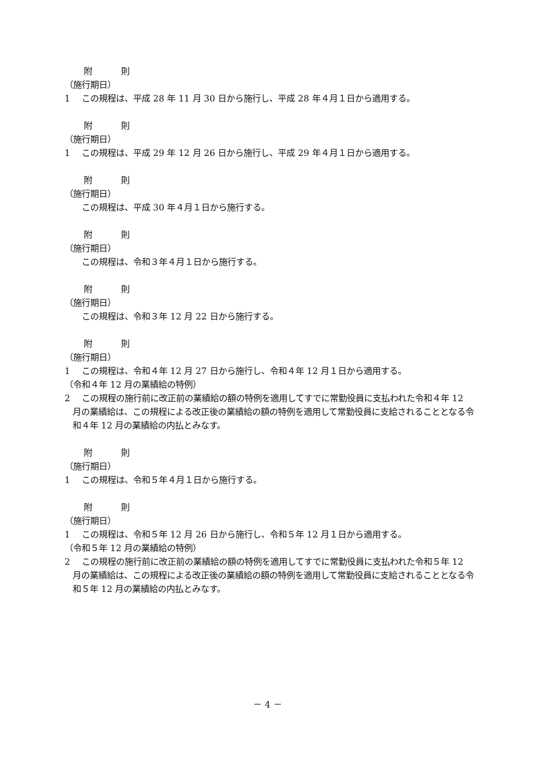附　則
（施行期日）
1 この規程は、平成 28 年 11 月 30 日から施行し、平成 28 年４月１日から適用する。
附　則
（施行期日）
1 この規程は、平成 29 年 12 月 26 日から施行し、平成 29 年４月１日から適用する。
附　則
（施行期日）
この規程は、平成 30 年４月１日から施行する。
附　則
（施行期日）
この規程は、令和３年４月１日から施行する。
附　則
（施行期日）
この規程は、令和３年 12 月 22 日から施行する。
附　則
（施行期日）
1 この規程は、令和４年 12 月 27 日から施行し、令和４年 12 月１日から適用する。
（令和４年 12 月の業績給の特例）
2 この規程の施行前に改正前の業績給の額の特例を適用してすでに常勤役員に支払われた令和４年 12 月の業績給は、この規程による改正後の業績給の額の特例を適用して常勤役員に支給されることとなる令和４年 12 月の業績給の内払とみなす。
附　則
（施行期日）
1 この規程は、令和５年４月１日から施行する。
附　則
（施行期日）
1 この規程は、令和５年 12 月 26 日から施行し、令和５年 12 月１日から適用する。
（令和５年 12 月の業績給の特例）
2 この規程の施行前に改正前の業績給の額の特例を適用してすでに常勤役員に支払われた令和５年 12 月の業績給は、この規程による改正後の業績給の額の特例を適用して常勤役員に支給されることとなる令和５年 12 月の業績給の内払とみなす。
－ 4 －